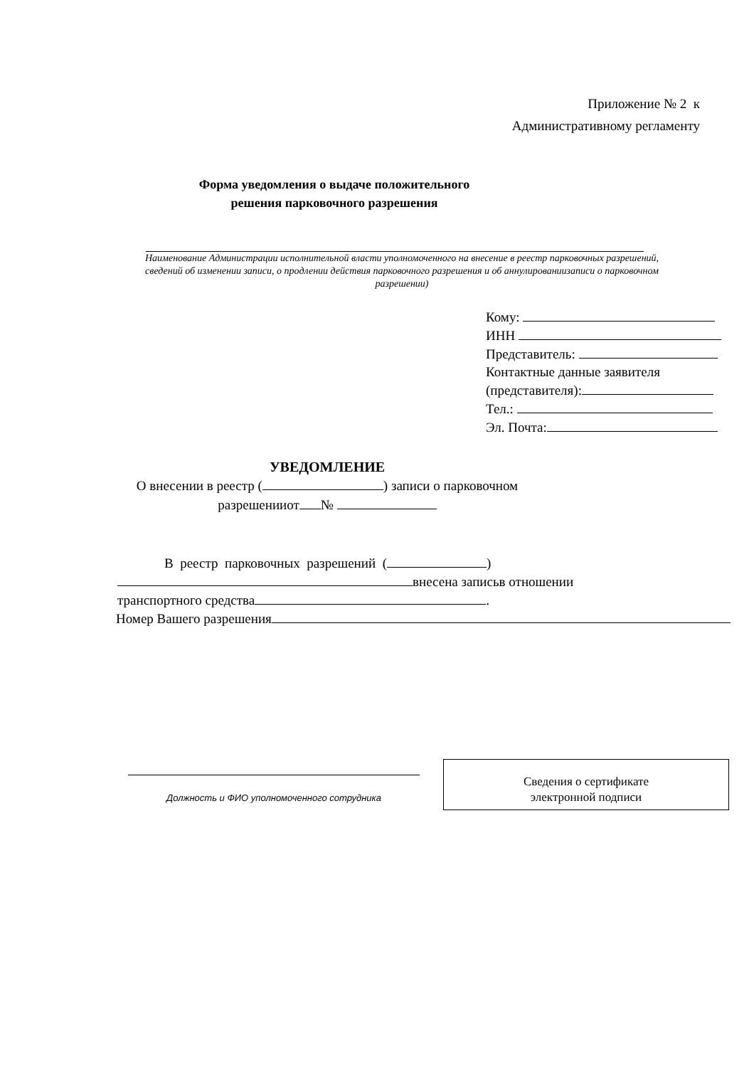Приложение № 2 к
Административному регламенту
Форма уведомления о выдаче положительного решения парковочного разрешения
Наименование Администрации исполнительной власти уполномоченного на внесение в реестр парковочных разрешений, сведений об изменении записи, о продлении действия парковочного разрешения и об аннулированиизаписи о парковочном разрешении)
Кому:
ИНН
Представитель:
Контактные данные заявителя
(представителя):
Тел.:
Эл. Почта:
УВЕДОМЛЕНИЕ
О внесении в реестр ( ) записи о парковочном
разрешенииот №
В реестр парковочных разрешений ( )
внесена записьв отношении
транспортного средства .
Номер Вашего разрешения
Должность и ФИО уполномоченного сотрудника
Сведения о сертификате
электронной подписи